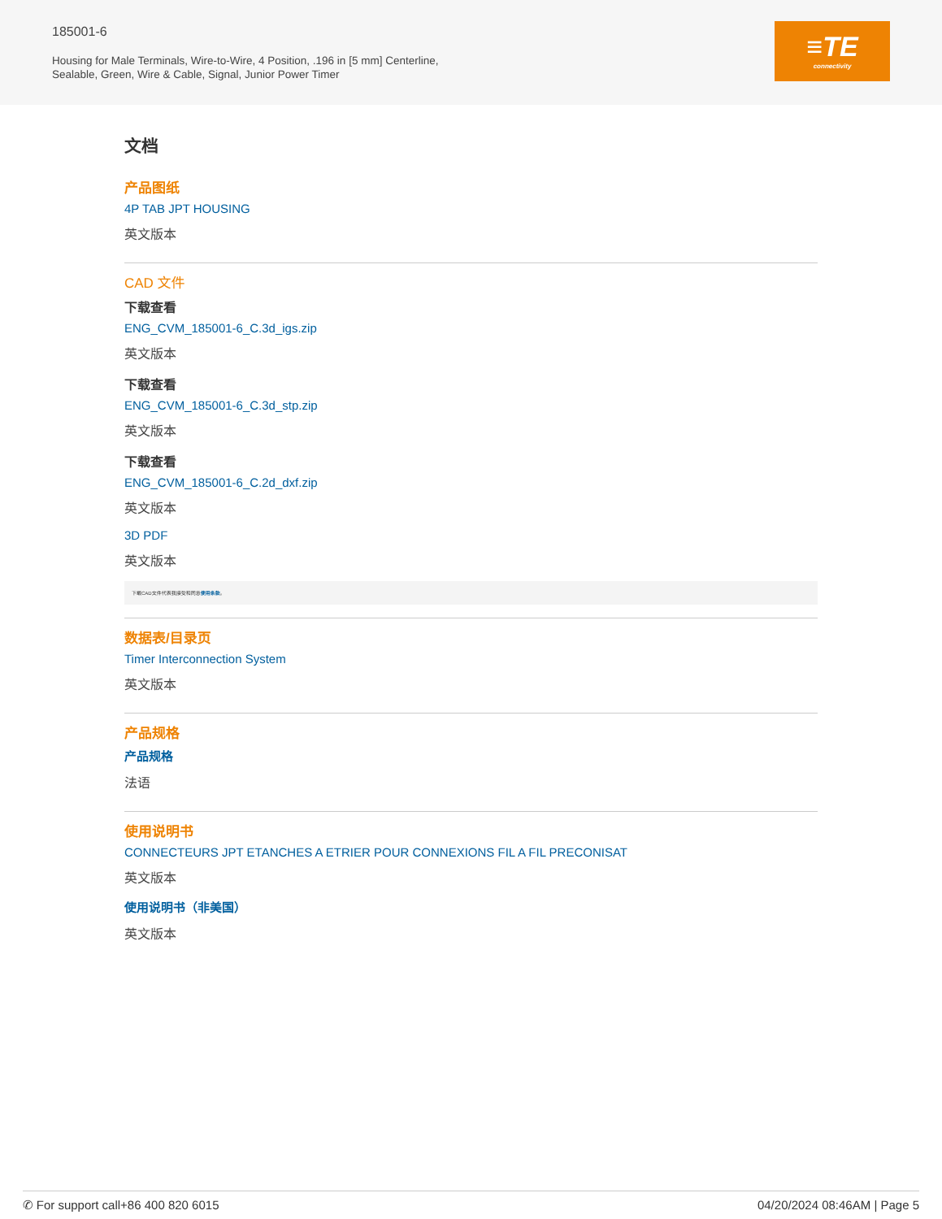185001-6
Housing for Male Terminals, Wire-to-Wire, 4 Position, .196 in [5 mm] Centerline,
Sealable, Green, Wire & Cable, Signal, Junior Power Timer
≡TE
connectivity
文档
产品图纸
4P TAB JPT HOUSING
英文版本
CAD 文件
下载查看
ENG_CVM_185001-6_C.3d_igs.zip
英文版本
下载查看
ENG_CVM_185001-6_C.3d_stp.zip
英文版本
下载查看
ENG_CVM_185001-6_C.2d_dxf.zip
英文版本
3D PDF
英文版本
下载CAD文件代表我接受和同意使用条款。
数据表/目录页
Timer Interconnection System
英文版本
产品规格
产品规格
法语
使用说明书
CONNECTEURS JPT ETANCHES A ETRIER POUR CONNEXIONS FIL A FIL PRECONISAT
英文版本
使用说明书（非美国）
英文版本
✆ For support call+86 400 820 6015 04/20/2024 08:46AM | Page 5